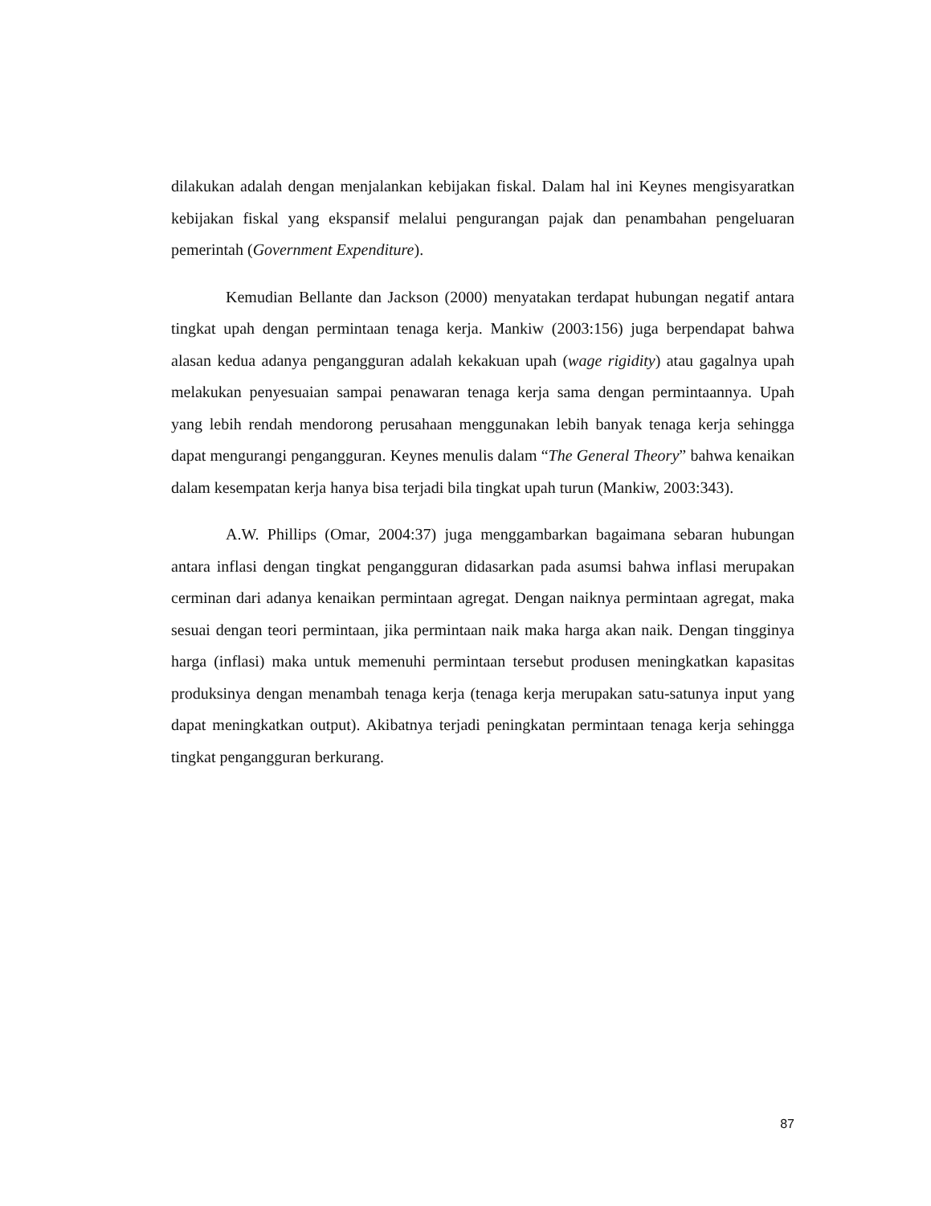dilakukan adalah dengan menjalankan kebijakan fiskal. Dalam hal ini Keynes mengisyaratkan kebijakan fiskal yang ekspansif melalui pengurangan pajak dan penambahan pengeluaran pemerintah (Government Expenditure).
Kemudian Bellante dan Jackson (2000) menyatakan terdapat hubungan negatif antara tingkat upah dengan permintaan tenaga kerja. Mankiw (2003:156) juga berpendapat bahwa alasan kedua adanya pengangguran adalah kekakuan upah (wage rigidity) atau gagalnya upah melakukan penyesuaian sampai penawaran tenaga kerja sama dengan permintaannya. Upah yang lebih rendah mendorong perusahaan menggunakan lebih banyak tenaga kerja sehingga dapat mengurangi pengangguran. Keynes menulis dalam “The General Theory” bahwa kenaikan dalam kesempatan kerja hanya bisa terjadi bila tingkat upah turun (Mankiw, 2003:343).
A.W. Phillips (Omar, 2004:37) juga menggambarkan bagaimana sebaran hubungan antara inflasi dengan tingkat pengangguran didasarkan pada asumsi bahwa inflasi merupakan cerminan dari adanya kenaikan permintaan agregat. Dengan naiknya permintaan agregat, maka sesuai dengan teori permintaan, jika permintaan naik maka harga akan naik. Dengan tingginya harga (inflasi) maka untuk memenuhi permintaan tersebut produsen meningkatkan kapasitas produksinya dengan menambah tenaga kerja (tenaga kerja merupakan satu-satunya input yang dapat meningkatkan output). Akibatnya terjadi peningkatan permintaan tenaga kerja sehingga tingkat pengangguran berkurang.
87